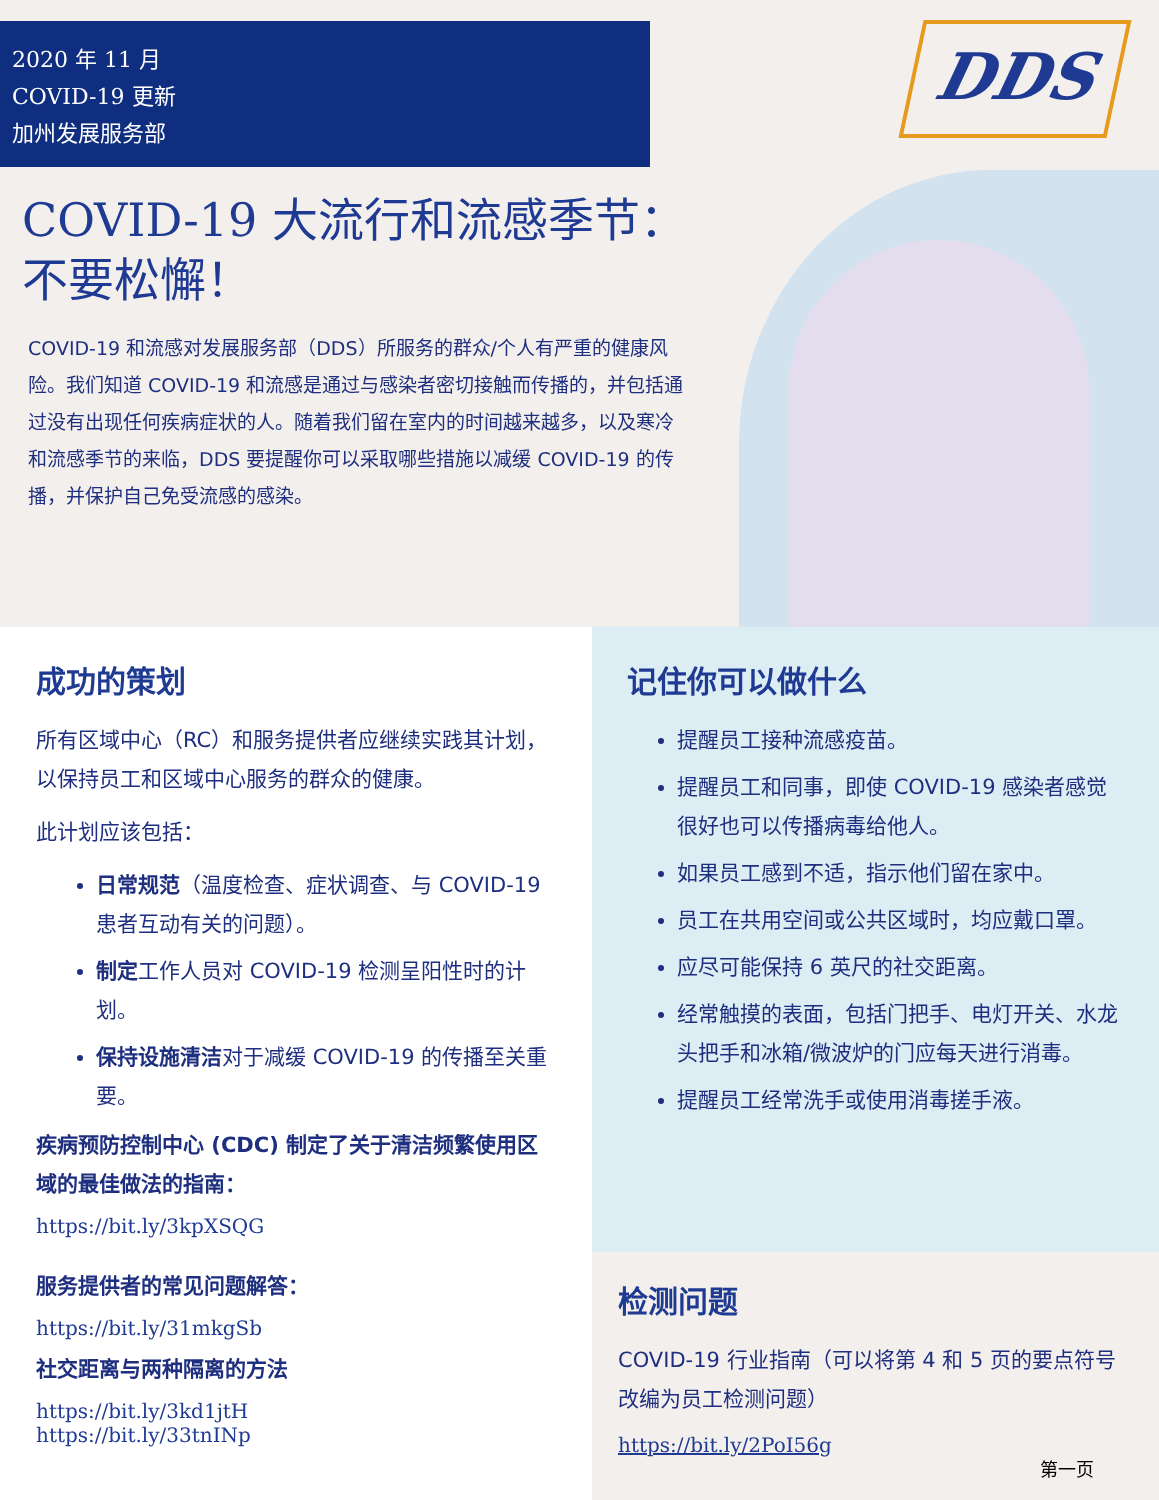2020 年 11 月
COVID-19 更新
加州发展服务部
DDS
COVID-19 大流行和流感季节：
不要松懈！
COVID-19 和流感对发展服务部（DDS）所服务的群众/个人有严重的健康风险。我们知道 COVID-19 和流感是通过与感染者密切接触而传播的，并包括通过没有出现任何疾病症状的人。随着我们留在室内的时间越来越多，以及寒冷和流感季节的来临，DDS 要提醒你可以采取哪些措施以减缓 COVID-19 的传播，并保护自己免受流感的感染。
成功的策划
所有区域中心（RC）和服务提供者应继续实践其计划，以保持员工和区域中心服务的群众的健康。
此计划应该包括：
日常规范（温度检查、症状调查、与 COVID-19 患者互动有关的问题）。
制定工作人员对 COVID-19 检测呈阳性时的计划。
保持设施清洁对于减缓 COVID-19 的传播至关重要。
疾病预防控制中心 (CDC) 制定了关于清洁频繁使用区域的最佳做法的指南：
https://bit.ly/3kpXSQG
服务提供者的常见问题解答：
https://bit.ly/31mkgSb
社交距离与两种隔离的方法
https://bit.ly/3kd1jtH
https://bit.ly/33tnINp
记住你可以做什么
提醒员工接种流感疫苗。
提醒员工和同事，即使 COVID-19 感染者感觉很好也可以传播病毒给他人。
如果员工感到不适，指示他们留在家中。
员工在共用空间或公共区域时，均应戴口罩。
应尽可能保持 6 英尺的社交距离。
经常触摸的表面，包括门把手、电灯开关、水龙头把手和冰箱/微波炉的门应每天进行消毒。
提醒员工经常洗手或使用消毒搓手液。
检测问题
COVID-19 行业指南（可以将第 4 和 5 页的要点符号改编为员工检测问题）
https://bit.ly/2PoI56g
第一页